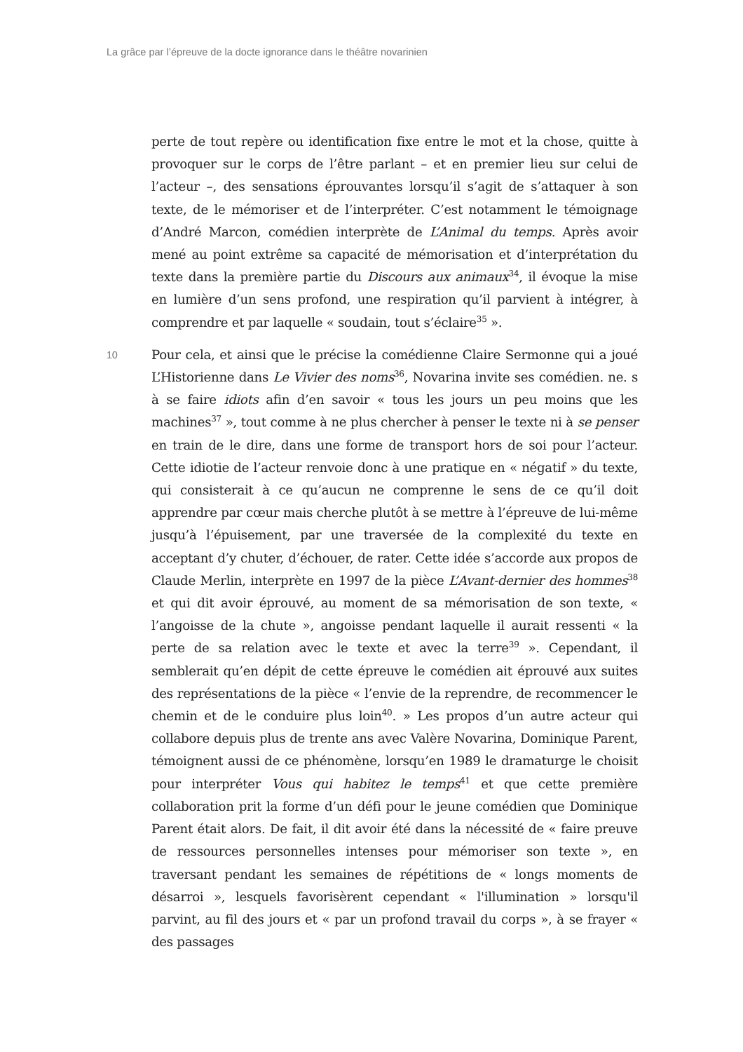La grâce par l’épreuve de la docte ignorance dans le théâtre novarinien
perte de tout repère ou identification fixe entre le mot et la chose, quitte à provoquer sur le corps de l’être parlant – et en premier lieu sur celui de l’acteur –, des sensations éprouvantes lorsqu’il s’agit de s’attaquer à son texte, de le mémoriser et de l’interpréter. C’est notamment le témoignage d’André Marcon, comédien interprète de L’Animal du temps. Après avoir mené au point extrême sa capacité de mémorisation et d’interprétation du texte dans la première partie du Discours aux animaux<sup>34</sup>, il évoque la mise en lumière d’un sens profond, une respiration qu’il parvient à intégrer, à comprendre et par laquelle « soudain, tout s’éclaire<sup>35</sup> ».
10
Pour cela, et ainsi que le précise la comédienne Claire Sermonne qui a joué L’Historienne dans Le Vivier des noms<sup>36</sup>, Novarina invite ses comédien. ne. s à se faire idiots afin d’en savoir « tous les jours un peu moins que les machines<sup>37</sup> », tout comme à ne plus chercher à penser le texte ni à se penser en train de le dire, dans une forme de transport hors de soi pour l’acteur. Cette idiotie de l’acteur renvoie donc à une pratique en « négatif » du texte, qui consisterait à ce qu’aucun ne comprenne le sens de ce qu’il doit apprendre par cœur mais cherche plutôt à se mettre à l’épreuve de lui-même jusqu’à l’épuisement, par une traversée de la complexité du texte en acceptant d’y chuter, d’échouer, de rater. Cette idée s’accorde aux propos de Claude Merlin, interprète en 1997 de la pièce L’Avant-dernier des hommes<sup>38</sup> et qui dit avoir éprouvé, au moment de sa mémorisation de son texte, « l’angoisse de la chute », angoisse pendant laquelle il aurait ressenti « la perte de sa relation avec le texte et avec la terre<sup>39</sup> ». Cependant, il semblerait qu’en dépit de cette épreuve le comédien ait éprouvé aux suites des représentations de la pièce « l’envie de la reprendre, de recommencer le chemin et de le conduire plus loin<sup>40</sup>. » Les propos d’un autre acteur qui collabore depuis plus de trente ans avec Valère Novarina, Dominique Parent, témoignent aussi de ce phénomène, lorsqu’en 1989 le dramaturge le choisit pour interpréter Vous qui habitez le temps<sup>41</sup> et que cette première collaboration prit la forme d’un défi pour le jeune comédien que Dominique Parent était alors. De fait, il dit avoir été dans la nécessité de « faire preuve de ressources personnelles intenses pour mémoriser son texte », en traversant pendant les semaines de répétitions de « longs moments de désarroi », lesquels favorisèrent cependant « l'illumination » lorsqu'il parvint, au fil des jours et « par un profond travail du corps », à se frayer « des passages